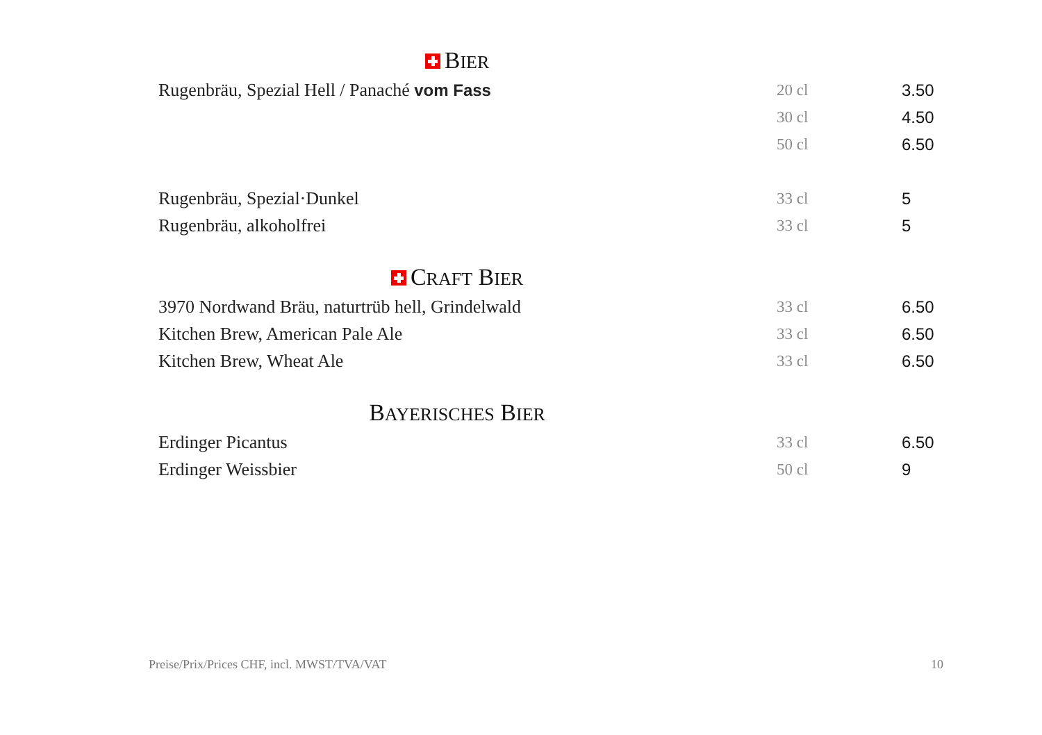BIER
| Rugenbräu, Spezial Hell / Panaché vom Fass | 20 cl | 3.50 |
| | 30 cl | 4.50 |
| | 50 cl | 6.50 |
| Rugenbräu, Spezial·Dunkel | 33 cl | 5 |
| Rugenbräu, alkoholfrei | 33 cl | 5 |
CRAFT BIER
| 3970 Nordwand Bräu, naturtrüb hell, Grindelwald | 33 cl | 6.50 |
| Kitchen Brew, American Pale Ale | 33 cl | 6.50 |
| Kitchen Brew, Wheat Ale | 33 cl | 6.50 |
BAYERISCHES BIER
| Erdinger Picantus | 33 cl | 6.50 |
| Erdinger Weissbier | 50 cl | 9 |
Preise/Prix/Prices CHF, incl. MWST/TVA/VAT 10